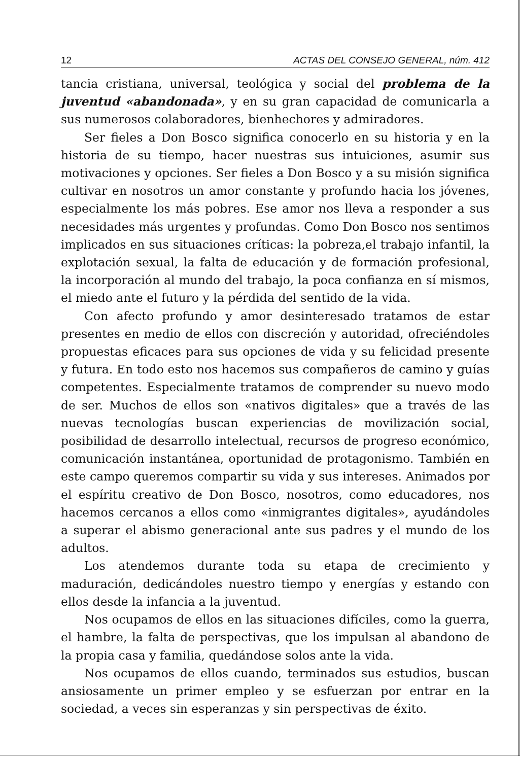12 ACTAS DEL CONSEJO GENERAL, núm. 412
tancia cristiana, universal, teológica y social del problema de la juventud «abandonada», y en su gran capacidad de comunicarla a sus numerosos colaboradores, bienhechores y admiradores.
Ser fieles a Don Bosco significa conocerlo en su historia y en la historia de su tiempo, hacer nuestras sus intuiciones, asumir sus motivaciones y opciones. Ser fieles a Don Bosco y a su misión significa cultivar en nosotros un amor constante y profundo hacia los jóvenes, especialmente los más pobres. Ese amor nos lleva a responder a sus necesidades más urgentes y profundas. Como Don Bosco nos sentimos implicados en sus situaciones críticas: la pobreza,el trabajo infantil, la explotación sexual, la falta de educación y de formación profesional, la incorporación al mundo del trabajo, la poca confianza en sí mismos, el miedo ante el futuro y la pérdida del sentido de la vida.
Con afecto profundo y amor desinteresado tratamos de estar presentes en medio de ellos con discreción y autoridad, ofreciéndoles propuestas eficaces para sus opciones de vida y su felicidad presente y futura. En todo esto nos hacemos sus compañeros de camino y guías competentes. Especialmente tratamos de comprender su nuevo modo de ser. Muchos de ellos son «nativos digitales» que a través de las nuevas tecnologías buscan experiencias de movilización social, posibilidad de desarrollo intelectual, recursos de progreso económico, comunicación instantánea, oportunidad de protagonismo. También en este campo queremos compartir su vida y sus intereses. Animados por el espíritu creativo de Don Bosco, nosotros, como educadores, nos hacemos cercanos a ellos como «inmigrantes digitales», ayudándoles a superar el abismo generacional ante sus padres y el mundo de los adultos.
Los atendemos durante toda su etapa de crecimiento y maduración, dedicándoles nuestro tiempo y energías y estando con ellos desde la infancia a la juventud.
Nos ocupamos de ellos en las situaciones difíciles, como la guerra, el hambre, la falta de perspectivas, que los impulsan al abandono de la propia casa y familia, quedándose solos ante la vida.
Nos ocupamos de ellos cuando, terminados sus estudios, buscan ansiosamente un primer empleo y se esfuerzan por entrar en la sociedad, a veces sin esperanzas y sin perspectivas de éxito.